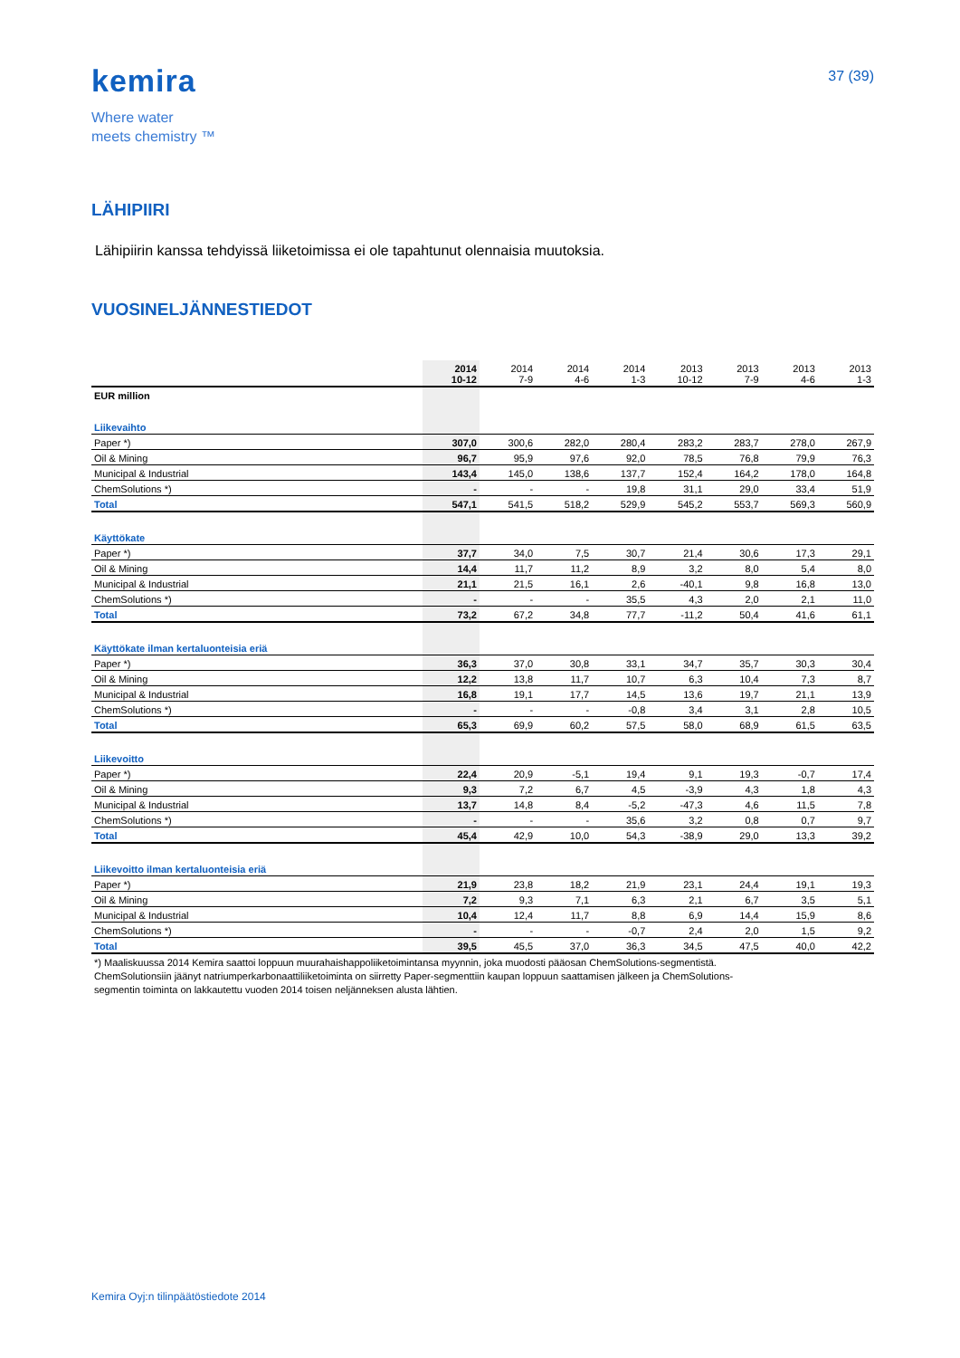kemira
Where water
meets chemistry ™
37 (39)
LÄHIPIIRI
Lähipiirin kanssa tehdyissä liiketoimissa ei ole tapahtunut olennaisia muutoksia.
VUOSINELJÄNNESTIEDOT
| | 2014 10-12 | 2014 7-9 | 2014 4-6 | 2014 1-3 | 2013 10-12 | 2013 7-9 | 2013 4-6 | 2013 1-3 |
| --- | --- | --- | --- | --- | --- | --- | --- | --- |
| EUR million | | | | | | | | |
| Liikevaihto | | | | | | | | |
| Paper *) | 307,0 | 300,6 | 282,0 | 280,4 | 283,2 | 283,7 | 278,0 | 267,9 |
| Oil & Mining | 96,7 | 95,9 | 97,6 | 92,0 | 78,5 | 76,8 | 79,9 | 76,3 |
| Municipal & Industrial | 143,4 | 145,0 | 138,6 | 137,7 | 152,4 | 164,2 | 178,0 | 164,8 |
| ChemSolutions *) | - | - | - | 19,8 | 31,1 | 29,0 | 33,4 | 51,9 |
| Total | 547,1 | 541,5 | 518,2 | 529,9 | 545,2 | 553,7 | 569,3 | 560,9 |
| Käyttökate | | | | | | | | |
| Paper *) | 37,7 | 34,0 | 7,5 | 30,7 | 21,4 | 30,6 | 17,3 | 29,1 |
| Oil & Mining | 14,4 | 11,7 | 11,2 | 8,9 | 3,2 | 8,0 | 5,4 | 8,0 |
| Municipal & Industrial | 21,1 | 21,5 | 16,1 | 2,6 | -40,1 | 9,8 | 16,8 | 13,0 |
| ChemSolutions *) | - | - | - | 35,5 | 4,3 | 2,0 | 2,1 | 11,0 |
| Total | 73,2 | 67,2 | 34,8 | 77,7 | -11,2 | 50,4 | 41,6 | 61,1 |
| Käyttökate ilman kertaluonteisia eriä | | | | | | | | |
| Paper *) | 36,3 | 37,0 | 30,8 | 33,1 | 34,7 | 35,7 | 30,3 | 30,4 |
| Oil & Mining | 12,2 | 13,8 | 11,7 | 10,7 | 6,3 | 10,4 | 7,3 | 8,7 |
| Municipal & Industrial | 16,8 | 19,1 | 17,7 | 14,5 | 13,6 | 19,7 | 21,1 | 13,9 |
| ChemSolutions *) | - | - | - | -0,8 | 3,4 | 3,1 | 2,8 | 10,5 |
| Total | 65,3 | 69,9 | 60,2 | 57,5 | 58,0 | 68,9 | 61,5 | 63,5 |
| Liikevoitto | | | | | | | | |
| Paper *) | 22,4 | 20,9 | -5,1 | 19,4 | 9,1 | 19,3 | -0,7 | 17,4 |
| Oil & Mining | 9,3 | 7,2 | 6,7 | 4,5 | -3,9 | 4,3 | 1,8 | 4,3 |
| Municipal & Industrial | 13,7 | 14,8 | 8,4 | -5,2 | -47,3 | 4,6 | 11,5 | 7,8 |
| ChemSolutions *) | - | - | - | 35,6 | 3,2 | 0,8 | 0,7 | 9,7 |
| Total | 45,4 | 42,9 | 10,0 | 54,3 | -38,9 | 29,0 | 13,3 | 39,2 |
| Liikevoitto ilman kertaluonteisia eriä | | | | | | | | |
| Paper *) | 21,9 | 23,8 | 18,2 | 21,9 | 23,1 | 24,4 | 19,1 | 19,3 |
| Oil & Mining | 7,2 | 9,3 | 7,1 | 6,3 | 2,1 | 6,7 | 3,5 | 5,1 |
| Municipal & Industrial | 10,4 | 12,4 | 11,7 | 8,8 | 6,9 | 14,4 | 15,9 | 8,6 |
| ChemSolutions *) | - | - | - | -0,7 | 2,4 | 2,0 | 1,5 | 9,2 |
| Total | 39,5 | 45,5 | 37,0 | 36,3 | 34,5 | 47,5 | 40,0 | 42,2 |
*) Maaliskuussa 2014 Kemira saattoi loppuun muurahaishappoliiketoimintansa myynnin, joka muodosti pääosan ChemSolutions-segmentistä.
ChemSolutionsiin jäänyt natriumperkarbonaattiliiketoiminta on siirretty Paper-segmenttiin kaupan loppuun saattamisen jälkeen ja ChemSolutions-
segmentin toiminta on lakkautettu vuoden 2014 toisen neljänneksen alusta lähtien.
Kemira Oyj:n tilinpäätöstiedote 2014